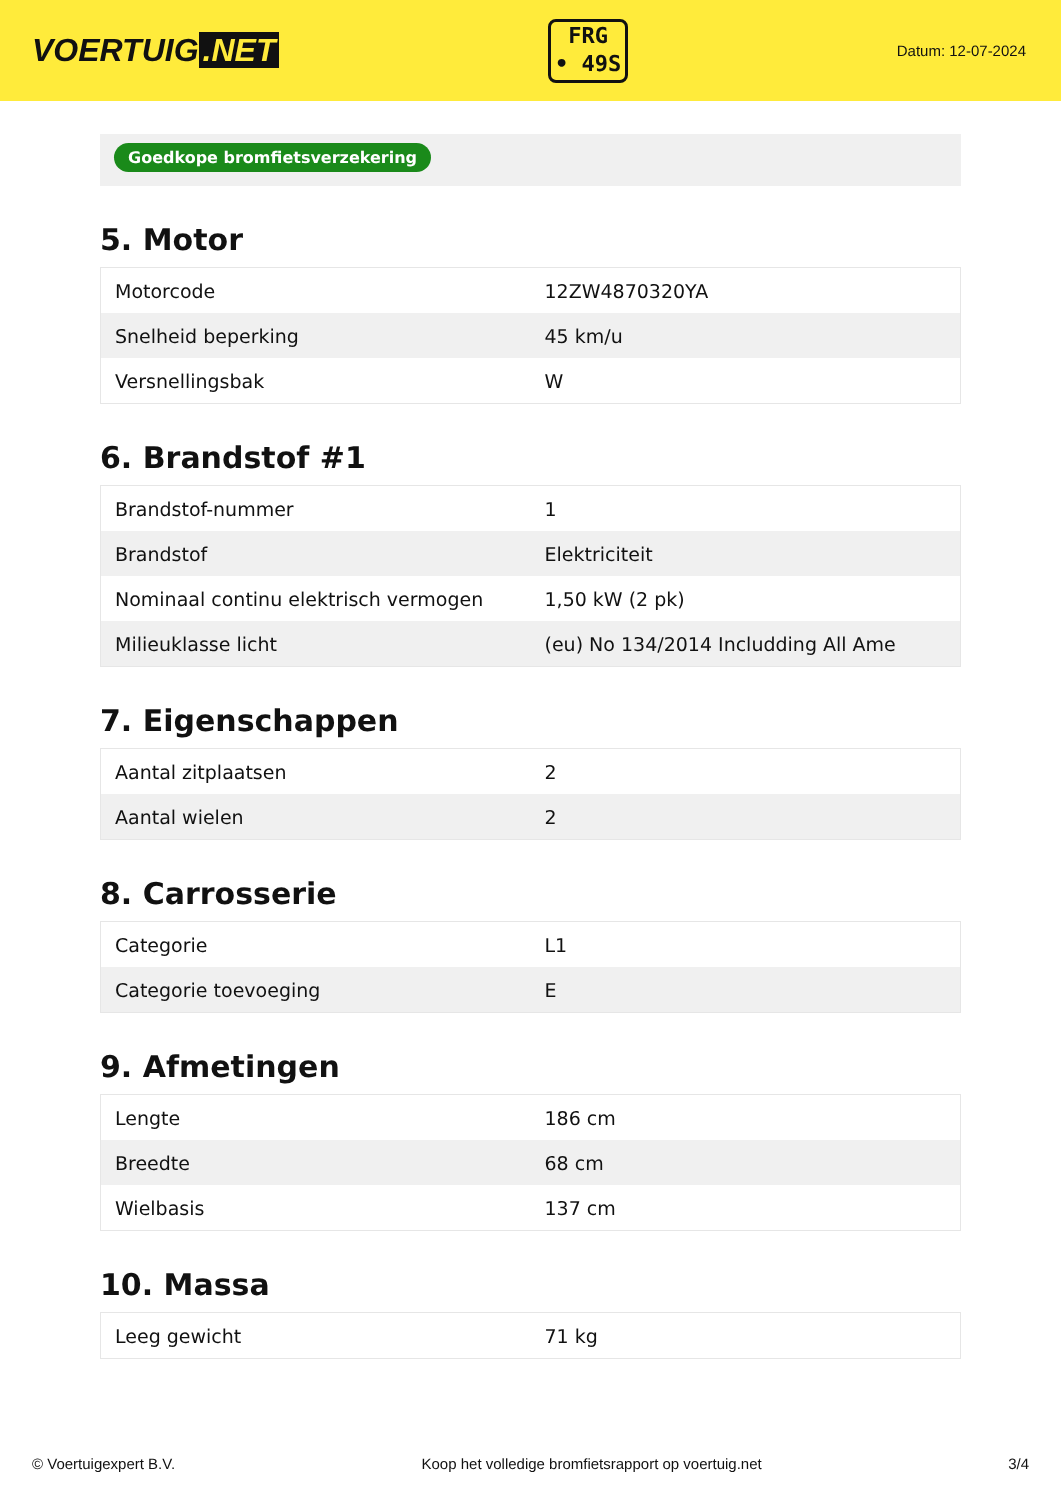VOERTUIG.NET
FRG
• 49S
Datum: 12-07-2024
Goedkope bromfietsverzekering
5. Motor
| Motorcode | 12ZW4870320YA |
| Snelheid beperking | 45 km/u |
| Versnellingsbak | W |
6. Brandstof #1
| Brandstof-nummer | 1 |
| Brandstof | Elektriciteit |
| Nominaal continu elektrisch vermogen | 1,50 kW (2 pk) |
| Milieuklasse licht | (eu) No 134/2014 Includding All Ame |
7. Eigenschappen
| Aantal zitplaatsen | 2 |
| Aantal wielen | 2 |
8. Carrosserie
| Categorie | L1 |
| Categorie toevoeging | E |
9. Afmetingen
| Lengte | 186 cm |
| Breedte | 68 cm |
| Wielbasis | 137 cm |
10. Massa
| Leeg gewicht | 71 kg |
© Voertuigexpert B.V. Koop het volledige bromfietsrapport op voertuig.net 3/4